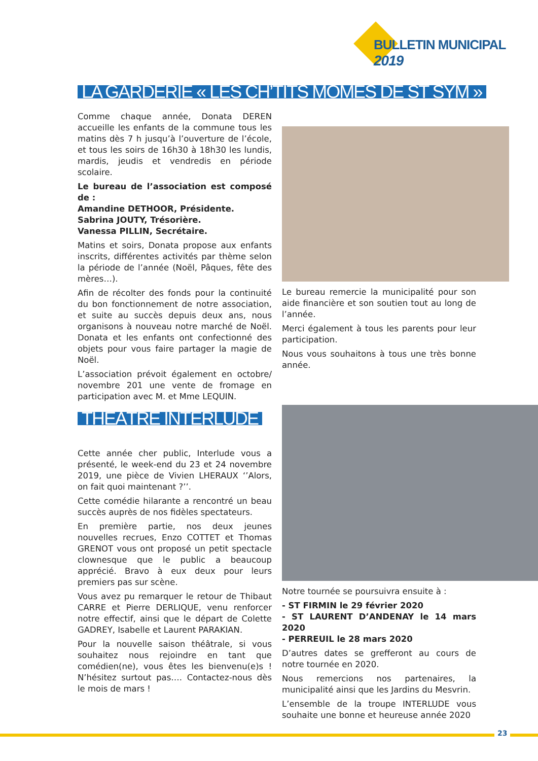BULLETIN MUNICIPAL 2019
LA GARDERIE « LES CH’TITS MÔMES DE ST SYM »
Comme chaque année, Donata DEREN accueille les enfants de la commune tous les matins dès 7 h jusqu’à l’ouverture de l’école, et tous les soirs de 16h30 à 18h30 les lundis, mardis, jeudis et vendredis en période scolaire.
Le bureau de l’association est composé de :
Amandine DETHOOR, Présidente.
Sabrina JOUTY, Trésorière.
Vanessa PILLIN, Secrétaire.
Matins et soirs, Donata propose aux enfants inscrits, différentes activités par thème selon la période de l’année (Noël, Pâques, fête des mères…).
Afin de récolter des fonds pour la continuité du bon fonctionnement de notre association, et suite au succès depuis deux ans, nous organisons à nouveau notre marché de Noël. Donata et les enfants ont confectionné des objets pour vous faire partager la magie de Noël.
L’association prévoit également en octobre/ novembre 201 une vente de fromage en participation avec M. et Mme LEQUIN.
Le bureau remercie la municipalité pour son aide financière et son soutien tout au long de l’année.
Merci également à tous les parents pour leur participation.
Nous vous souhaitons à tous une très bonne année.
THÉÂTRE INTERLUDE
Cette année cher public, Interlude vous a présenté, le week-end du 23 et 24 novembre 2019, une pièce de Vivien LHERAUX ‘’Alors, on fait quoi maintenant ?’’.
Cette comédie hilarante a rencontré un beau succès auprès de nos fidèles spectateurs.
En première partie, nos deux jeunes nouvelles recrues, Enzo COTTET et Thomas GRENOT vous ont proposé un petit spectacle clownesque que le public a beaucoup apprécié. Bravo à eux deux pour leurs premiers pas sur scène.
Vous avez pu remarquer le retour de Thibaut CARRE et Pierre DERLIQUE, venu renforcer notre effectif, ainsi que le départ de Colette GADREY, Isabelle et Laurent PARAKIAN.
Pour la nouvelle saison théâtrale, si vous souhaitez nous rejoindre en tant que comédien(ne), vous êtes les bienvenu(e)s ! N’hésitez surtout pas…. Contactez-nous dès le mois de mars !
Notre tournée se poursuivra ensuite à :
- ST FIRMIN le 29 février 2020
- ST LAURENT D’ANDENAY le 14 mars 2020
- PERREUIL le 28 mars 2020
D’autres dates se grefferont au cours de notre tournée en 2020.
Nous remercions nos partenaires, la municipalité ainsi que les Jardins du Mesvrin.
L’ensemble de la troupe INTERLUDE vous souhaite une bonne et heureuse année 2020
23